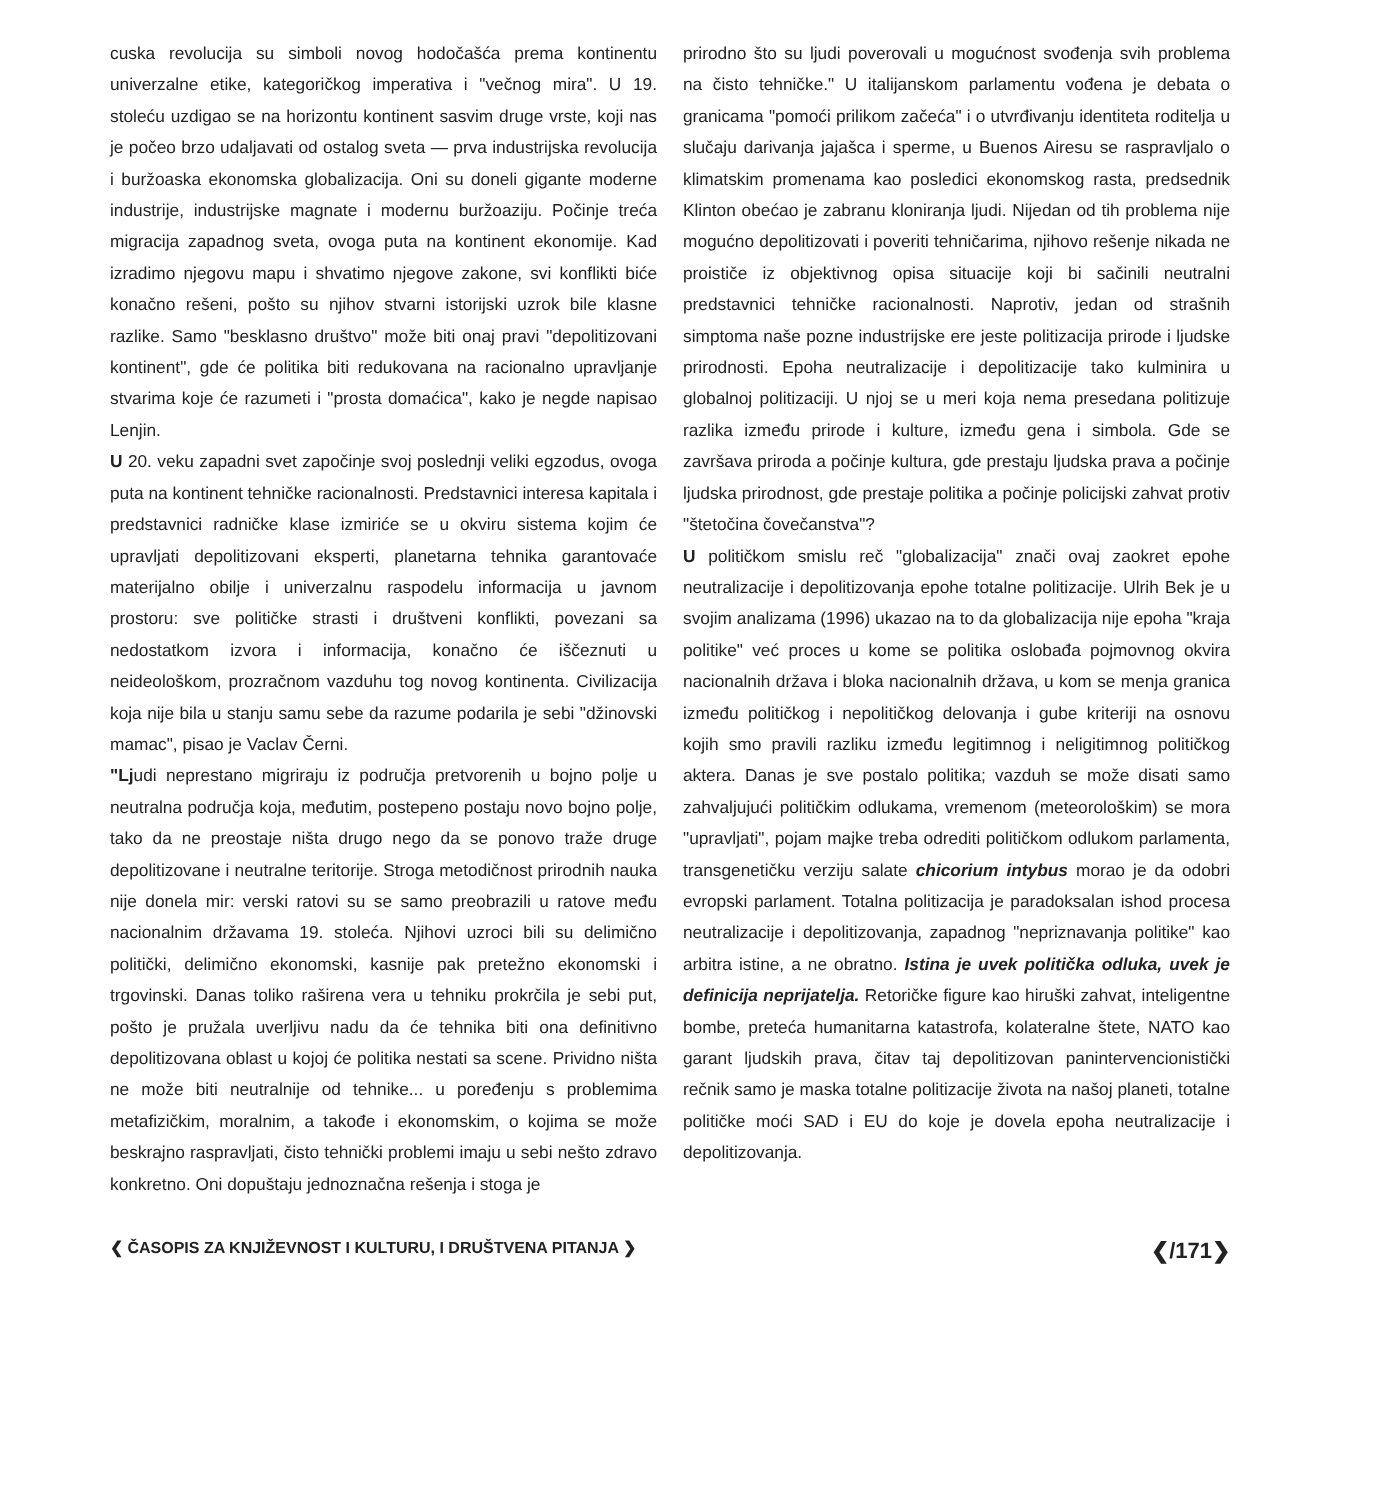cuska revolucija su simboli novog hodočašća prema kontinentu univerzalne etike, kategoričkog imperativa i "večnog mira". U 19. stoleću uzdigao se na horizontu kontinent sasvim druge vrste, koji nas je počeo brzo udaljavati od ostalog sveta — prva industrijska revolucija i buržoaska ekonomska globalizacija. Oni su doneli gigante moderne industrije, industrijske magnate i modernu buržoaziju. Počinje treća migracija zapadnog sveta, ovoga puta na kontinent ekonomije. Kad izradimo njegovu mapu i shvatimo njegove zakone, svi konflikti biće konačno rešeni, pošto su njihov stvarni istorijski uzrok bile klasne razlike. Samo "besklasno društvo" može biti onaj pravi "depolitizovani kontinent", gde će politika biti redukovana na racionalno upravljanje stvarima koje će razumeti i "prosta domaćica", kako je negde napisao Lenjin.
U 20. veku zapadni svet započinje svoj poslednji veliki egzodus, ovoga puta na kontinent tehničke racionalnosti. Predstavnici interesa kapitala i predstavnici radničke klase izmiriće se u okviru sistema kojim će upravljati depolitizovani eksperti, planetarna tehnika garantovaće materijalno obilje i univerzalnu raspodelu informacija u javnom prostoru: sve političke strasti i društveni konflikti, povezani sa nedostatkom izvora i informacija, konačno će iščeznuti u neideološkom, prozračnom vazduhu tog novog kontinenta. Civilizacija koja nije bila u stanju samu sebe da razume podarila je sebi "džinovski mamac", pisao je Vaclav Černi.
"Ljudi neprestano migriraju iz područja pretvorenih u bojno polje u neutralna područja koja, međutim, postepeno postaju novo bojno polje, tako da ne preostaje ništa drugo nego da se ponovo traže druge depolitizovane i neutralne teritorije. Stroga metodičnost prirodnih nauka nije donela mir: verski ratovi su se samo preobrazili u ratove među nacionalnim državama 19. stoleća. Njihovi uzroci bili su delimično politički, delimično ekonomski, kasnije pak pretežno ekonomski i trgovinski. Danas toliko raširena vera u tehniku prokrčila je sebi put, pošto je pružala uverljivu nadu da će tehnika biti ona definitivno depolitizovana oblast u kojoj će politika nestati sa scene. Prividno ništa ne može biti neutralnije od tehnike... u poređenju s problemima metafizičkim, moralnim, a takođe i ekonomskim, o kojima se može beskrajno raspravljati, čisto tehnički problemi imaju u sebi nešto zdravo konkretno. Oni dopuštaju jednoznačna rešenja i stoga je
prirodno što su ljudi poverovali u mogućnost svođenja svih problema na čisto tehničke." U italijanskom parlamentu vođena je debata o granicama "pomoći prilikom začeća" i o utvrđivanju identiteta roditelja u slučaju darivanja jajašca i sperme, u Buenos Airesu se raspravljalo o klimatskim promenama kao posledici ekonomskog rasta, predsednik Klinton obećao je zabranu kloniranja ljudi. Nijedan od tih problema nije mogućno depolitizovati i poveriti tehničarima, njihovo rešenje nikada ne proističe iz objektivnog opisa situacije koji bi sačinili neutralni predstavnici tehničke racionalnosti. Naprotiv, jedan od strašnih simptoma naše pozne industrijske ere jeste politizacija prirode i ljudske prirodnosti. Epoha neutralizacije i depolitizacije tako kulminira u globalnoj politizaciji. U njoj se u meri koja nema presedana politizuje razlika između prirode i kulture, između gena i simbola. Gde se završava priroda a počinje kultura, gde prestaju ljudska prava a počinje ljudska prirodnost, gde prestaje politika a počinje policijski zahvat protiv "štetočina čovečanstva"?
U političkom smislu reč "globalizacija" znači ovaj zaokret epohe neutralizacije i depolitizovanja epohe totalne politizacije. Ulrih Bek je u svojim analizama (1996) ukazao na to da globalizacija nije epoha "kraja politike" već proces u kome se politika oslobađa pojmovnog okvira nacionalnih država i bloka nacionalnih država, u kom se menja granica između političkog i nepolitičkog delovanja i gube kriteriji na osnovu kojih smo pravili razliku između legitimnog i neligitimnog političkog aktera. Danas je sve postalo politika; vazduh se može disati samo zahvaljujući političkim odlukama, vremenom (meteorološkim) se mora "upravljati", pojam majke treba odrediti političkom odlukom parlamenta, transgenetičku verziju salate chicorium intybus morao je da odobri evropski parlament. Totalna politizacija je paradoksalan ishod procesa neutralizacije i depolitizovanja, zapadnog "nepriznavanja politike" kao arbitra istine, a ne obratno. Istina je uvek politička odluka, uvek je definicija neprijatelja. Retoričke figure kao hiruški zahvat, inteligentne bombe, preteća humanitarna katastrofa, kolateralne štete, NATO kao garant ljudskih prava, čitav taj depolitizovan panintervencionistički rečnik samo je maska totalne politizacije života na našoj planeti, totalne političke moći SAD i EU do koje je dovela epoha neutralizacije i depolitizovanja.
❮ ČASOPIS ZA KNJIŽEVNOST I KULTURU, I DRUŠTVENA PITANJA ❯ ❮/171❯